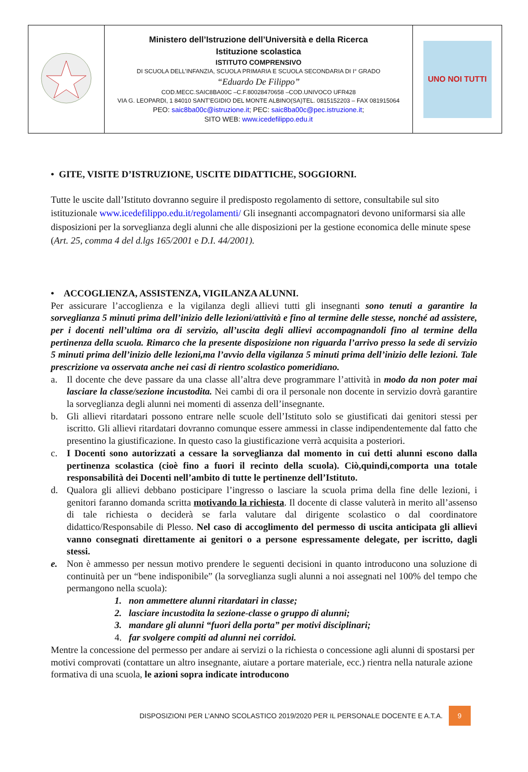| | Ministero dell’Istruzione dell’Università e della Ricerca Istituzione scolastica ISTITUTO COMPRENSIVO DI SCUOLA DELL’INFANZIA, SCUOLA PRIMARIA E SCUOLA SECONDARIA DI I° GRADO “Eduardo De Filippo” COD.MECC.SAIC8BA00C –C.F.80028470658 –COD.UNIVOCO UFR428 VIA G. LEOPARDI, 1 84010 SANT’EGIDIO DEL MONTE ALBINO(SA)TEL. 0815152203 – FAX 081915064 PEO: saic8ba00c@istruzione.it ; PEC: saic8ba00c@pec.istruzione.it ; SITO WEB: www.icedefilippo.edu.it | UNO NOI TUTTI |
• GITE, VISITE D’ISTRUZIONE, USCITE DIDATTICHE, SOGGIORNI.
Tutte le uscite dall’Istituto dovranno seguire il predisposto regolamento di settore, consultabile sul sito istituzionale www.icedefilippo.edu.it/regolamenti/ Gli insegnanti accompagnatori devono uniformarsi sia alle disposizioni per la sorveglianza degli alunni che alle disposizioni per la gestione economica delle minute spese (Art. 25, comma 4 del d.lgs 165/2001 e D.I. 44/2001).
• ACCOGLIENZA, ASSISTENZA, VIGILANZA ALUNNI.
Per assicurare l’accoglienza e la vigilanza degli allievi tutti gli insegnanti sono tenuti a garantire la sorveglianza 5 minuti prima dell’inizio delle lezioni/attività e fino al termine delle stesse, nonché ad assistere, per i docenti nell’ultima ora di servizio, all’uscita degli allievi accompagnandoli fino al termine della pertinenza della scuola. Rimarco che la presente disposizione non riguarda l’arrivo presso la sede di servizio 5 minuti prima dell’inizio delle lezioni,ma l’avvio della vigilanza 5 minuti prima dell’inizio delle lezioni. Tale prescrizione va osservata anche nei casi di rientro scolastico pomeridiano.
a. Il docente che deve passare da una classe all’altra deve programmare l’attività in modo da non poter mai lasciare la classe/sezione incustodita. Nei cambi di ora il personale non docente in servizio dovrà garantire la sorveglianza degli alunni nei momenti di assenza dell’insegnante.
b. Gli allievi ritardatari possono entrare nelle scuole dell’Istituto solo se giustificati dai genitori stessi per iscritto. Gli allievi ritardatari dovranno comunque essere ammessi in classe indipendentemente dal fatto che presentino la giustificazione. In questo caso la giustificazione verrà acquisita a posteriori.
c. I Docenti sono autorizzati a cessare la sorveglianza dal momento in cui detti alunni escono dalla pertinenza scolastica (cioè fino a fuori il recinto della scuola). Ciò,quindi,comporta una totale responsabilità dei Docenti nell’ambito di tutte le pertinenze dell’Istituto.
d. Qualora gli allievi debbano posticipare l’ingresso o lasciare la scuola prima della fine delle lezioni, i genitori faranno domanda scritta motivando la richiesta. Il docente di classe valuterà in merito all’assenso di tale richiesta o deciderà se farla valutare dal dirigente scolastico o dal coordinatore didattico/Responsabile di Plesso. Nel caso di accoglimento del permesso di uscita anticipata gli allievi vanno consegnati direttamente ai genitori o a persone espressamente delegate, per iscritto, dagli stessi.
e. Non è ammesso per nessun motivo prendere le seguenti decisioni in quanto introducono una soluzione di continuità per un “bene indisponibile” (la sorveglianza sugli alunni a noi assegnati nel 100% del tempo che permangono nella scuola):
1. non ammettere alunni ritardatari in classe;
2. lasciare incustodita la sezione-classe o gruppo di alunni;
3. mandare gli alunni “fuori della porta” per motivi disciplinari;
4. far svolgere compiti ad alunni nei corridoi.
Mentre la concessione del permesso per andare ai servizi o la richiesta o concessione agli alunni di spostarsi per motivi comprovati (contattare un altro insegnante, aiutare a portare materiale, ecc.) rientra nella naturale azione formativa di una scuola, le azioni sopra indicate introducono
DISPOSIZIONI PER L’ANNO SCOLASTICO 2019/2020 PER IL PERSONALE DOCENTE E A.T.A.
9